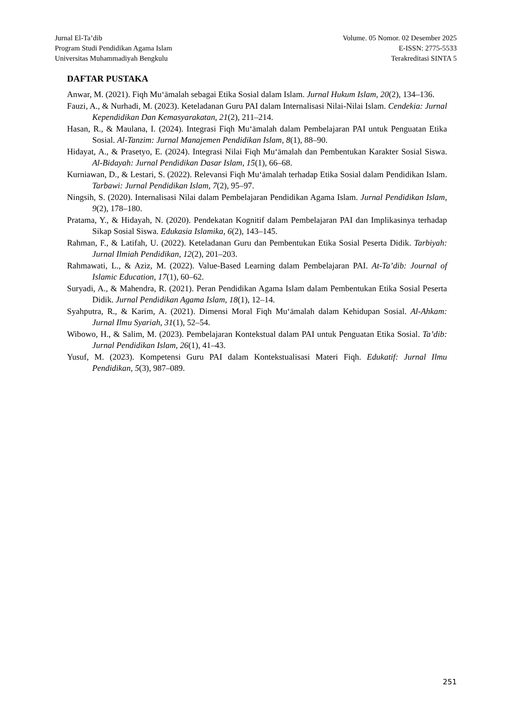Jurnal El-Ta’dib
Program Studi Pendidikan Agama Islam
Universitas Muhammadiyah Bengkulu
Volume. 05 Nomor. 02 Desember 2025
E-ISSN: 2775-5533
Terakreditasi SINTA 5
DAFTAR PUSTAKA
Anwar, M. (2021). Fiqh Mu‘āmalah sebagai Etika Sosial dalam Islam. Jurnal Hukum Islam, 20(2), 134–136.
Fauzi, A., & Nurhadi, M. (2023). Keteladanan Guru PAI dalam Internalisasi Nilai-Nilai Islam. Cendekia: Jurnal Kependidikan Dan Kemasyarakatan, 21(2), 211–214.
Hasan, R., & Maulana, I. (2024). Integrasi Fiqh Mu‘āmalah dalam Pembelajaran PAI untuk Penguatan Etika Sosial. Al-Tanzim: Jurnal Manajemen Pendidikan Islam, 8(1), 88–90.
Hidayat, A., & Prasetyo, E. (2024). Integrasi Nilai Fiqh Mu‘āmalah dan Pembentukan Karakter Sosial Siswa. Al-Bidayah: Jurnal Pendidikan Dasar Islam, 15(1), 66–68.
Kurniawan, D., & Lestari, S. (2022). Relevansi Fiqh Mu‘āmalah terhadap Etika Sosial dalam Pendidikan Islam. Tarbawi: Jurnal Pendidikan Islam, 7(2), 95–97.
Ningsih, S. (2020). Internalisasi Nilai dalam Pembelajaran Pendidikan Agama Islam. Jurnal Pendidikan Islam, 9(2), 178–180.
Pratama, Y., & Hidayah, N. (2020). Pendekatan Kognitif dalam Pembelajaran PAI dan Implikasinya terhadap Sikap Sosial Siswa. Edukasia Islamika, 6(2), 143–145.
Rahman, F., & Latifah, U. (2022). Keteladanan Guru dan Pembentukan Etika Sosial Peserta Didik. Tarbiyah: Jurnal Ilmiah Pendidikan, 12(2), 201–203.
Rahmawati, L., & Aziz, M. (2022). Value-Based Learning dalam Pembelajaran PAI. At-Ta’dib: Journal of Islamic Education, 17(1), 60–62.
Suryadi, A., & Mahendra, R. (2021). Peran Pendidikan Agama Islam dalam Pembentukan Etika Sosial Peserta Didik. Jurnal Pendidikan Agama Islam, 18(1), 12–14.
Syahputra, R., & Karim, A. (2021). Dimensi Moral Fiqh Mu‘āmalah dalam Kehidupan Sosial. Al-Ahkam: Jurnal Ilmu Syariah, 31(1), 52–54.
Wibowo, H., & Salim, M. (2023). Pembelajaran Kontekstual dalam PAI untuk Penguatan Etika Sosial. Ta’dib: Jurnal Pendidikan Islam, 26(1), 41–43.
Yusuf, M. (2023). Kompetensi Guru PAI dalam Kontekstualisasi Materi Fiqh. Edukatif: Jurnal Ilmu Pendidikan, 5(3), 987–089.
251